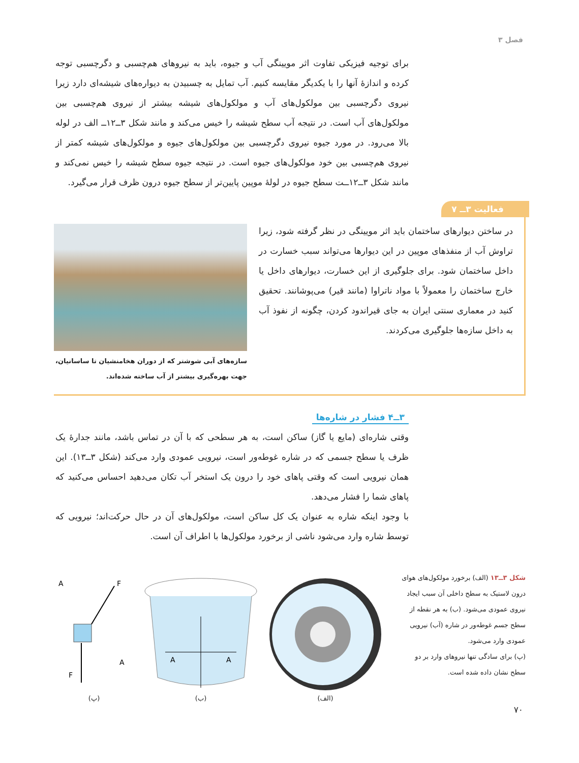فصل ۳
برای توجیه فیزیکی تفاوت اثر مویینگی آب و جیوه، باید به نیروهای هم‌چسبی و دگرچسبی توجه کرده و اندازهٔ آنها را با یکدیگر مقایسه کنیم. آب تمایل به چسبیدن به دیواره‌های شیشه‌ای دارد زیرا نیروی دگرچسبی بین مولکول‌های آب و مولکول‌های شیشه بیشتر از نیروی هم‌چسبی بین مولکول‌های آب است. در نتیجه آب سطح شیشه را خیس می‌کند و مانند شکل ۳ــ۱۲ــ الف در لوله بالا می‌رود. در مورد جیوه نیروی دگرچسبی بین مولکول‌های جیوه و مولکول‌های شیشه کمتر از نیروی هم‌چسبی بین خود مولکول‌های جیوه است. در نتیجه جیوه سطح شیشه را خیس نمی‌کند و مانند شکل ۳ــ۱۲ــت سطح جیوه در لولهٔ موپین پایین‌تر از سطح جیوه درون ظرف قرار می‌گیرد.
فعالیت ۳ــ ۷
در ساختن دیوارهای ساختمان باید اثر مویینگی در نظر گرفته شود، زیرا تراوش آب از منفذهای موپین در این دیوارها می‌تواند سبب خسارت در داخل ساختمان شود. برای جلوگیری از این خسارت، دیوارهای داخل یا خارج ساختمان را معمولاً با مواد ناتراوا (مانند قیر) می‌پوشانند. تحقیق کنید در معماری سنتی ایران به جای قیراندود کردن، چگونه از نفوذ آب به داخل سازه‌ها جلوگیری می‌کردند.
سازه‌های آبی شوشتر که از دوران هخامنشیان تا ساسانیان، جهت بهره‌گیری بیشتر از آب ساخته شده‌اند.
۳ــ۴ فشار در شاره‌ها
وقتی شاره‌ای (مایع یا گاز) ساکن است، به هر سطحی که با آن در تماس باشد، مانند جدارهٔ یک ظرف یا سطح جسمی که در شاره غوطه‌ور است، نیرویی عمودی وارد می‌کند (شکل ۳ــ۱۳). این همان نیرویی است که وقتی پاهای خود را درون یک استخر آب تکان می‌دهید احساس می‌کنید که پاهای شما را فشار می‌دهد.
با وجود اینکه شاره به عنوان یک کل ساکن است، مولکول‌های آن در حال حرکت‌اند؛ نیرویی که توسط شاره وارد می‌شود ناشی از برخورد مولکول‌ها با اطراف آن است.
شکل ۳ــ۱۳ (الف) برخورد مولکول‌های هوای درون لاستیک به سطح داخلی آن سبب ایجاد نیروی عمودی می‌شود. (ب) به هر نقطه از سطح جسم غوطه‌ور در شاره (آب) نیرویی عمودی وارد می‌شود.
(پ) برای سادگی تنها نیروهای وارد بر دو سطح نشان داده شده است.
A
F
A
F
(پ)
A
A
(ب)
(الف)
۷۰